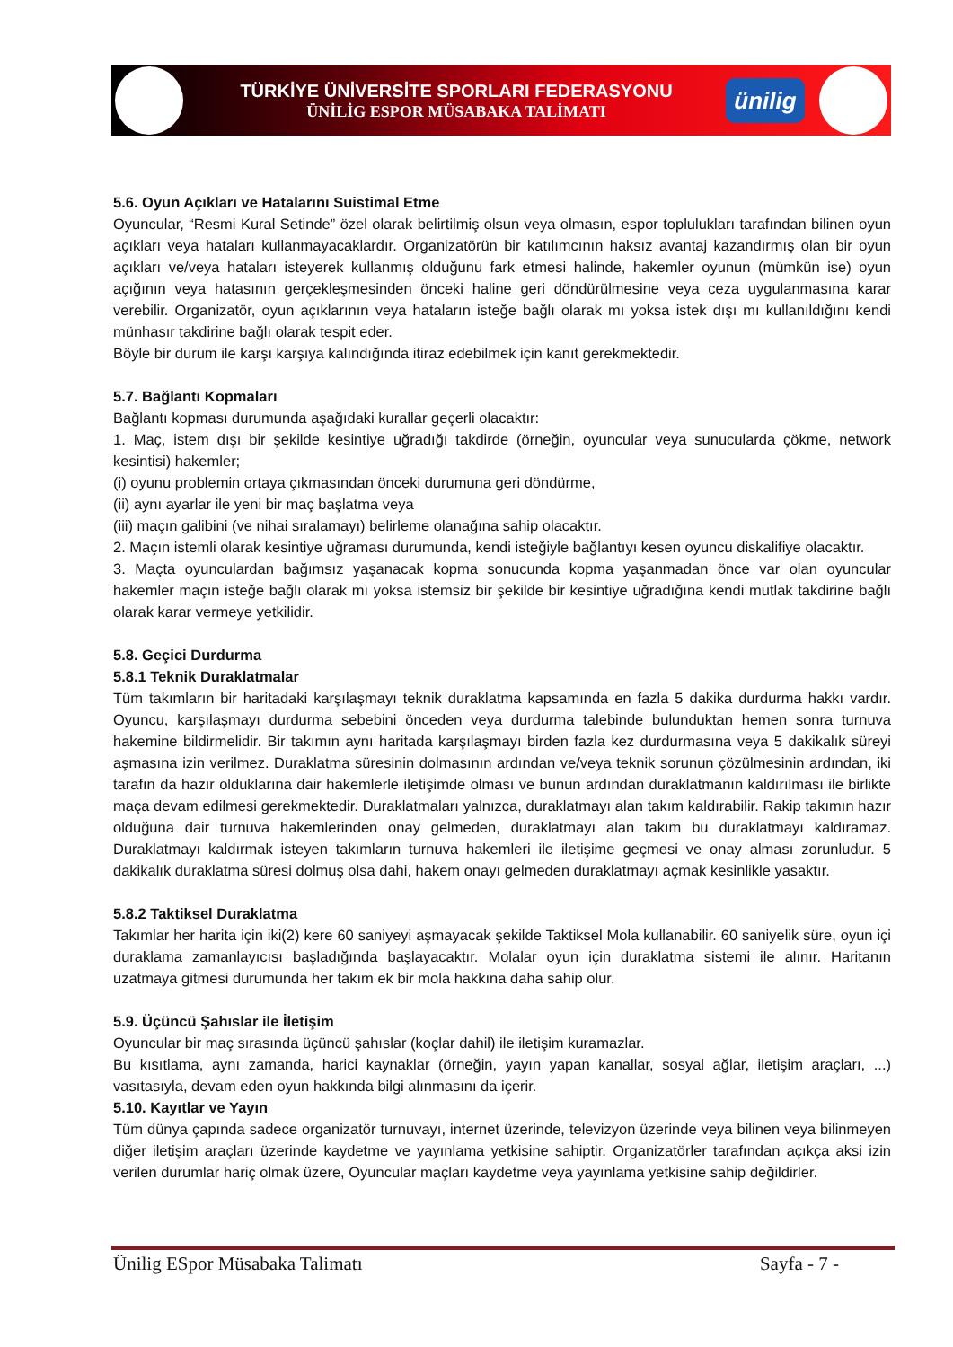TÜRKİYE ÜNİVERSİTE SPORLARI FEDERASYONU
ÜNİLİG ESPOR MÜSABAKA TALİMATI
ünilig
5.6. Oyun Açıkları ve Hatalarını Suistimal Etme
Oyuncular, “Resmi Kural Setinde” özel olarak belirtilmiş olsun veya olmasın, espor toplulukları tarafından bilinen oyun açıkları veya hataları kullanmayacaklardır. Organizatörün bir katılımcının haksız avantaj kazandırmış olan bir oyun açıkları ve/veya hataları isteyerek kullanmış olduğunu fark etmesi halinde, hakemler oyunun (mümkün ise) oyun açığının veya hatasının gerçekleşmesinden önceki haline geri döndürülmesine veya ceza uygulanmasına karar verebilir. Organizatör, oyun açıklarının veya hataların isteğe bağlı olarak mı yoksa istek dışı mı kullanıldığını kendi münhasır takdirine bağlı olarak tespit eder.
Böyle bir durum ile karşı karşıya kalındığında itiraz edebilmek için kanıt gerekmektedir.
5.7. Bağlantı Kopmaları
Bağlantı kopması durumunda aşağıdaki kurallar geçerli olacaktır:
1. Maç, istem dışı bir şekilde kesintiye uğradığı takdirde (örneğin, oyuncular veya sunucularda çökme, network kesintisi) hakemler;
(i) oyunu problemin ortaya çıkmasından önceki durumuna geri döndürme,
(ii) aynı ayarlar ile yeni bir maç başlatma veya
(iii) maçın galibini (ve nihai sıralamayı) belirleme olanağına sahip olacaktır.
2. Maçın istemli olarak kesintiye uğraması durumunda, kendi isteğiyle bağlantıyı kesen oyuncu diskalifiye olacaktır.
3. Maçta oyunculardan bağımsız yaşanacak kopma sonucunda kopma yaşanmadan önce var olan oyuncular hakemler maçın isteğe bağlı olarak mı yoksa istemsiz bir şekilde bir kesintiye uğradığına kendi mutlak takdirine bağlı olarak karar vermeye yetkilidir.
5.8. Geçici Durdurma
5.8.1 Teknik Duraklatmalar
Tüm takımların bir haritadaki karşılaşmayı teknik duraklatma kapsamında en fazla 5 dakika durdurma hakkı vardır. Oyuncu, karşılaşmayı durdurma sebebini önceden veya durdurma talebinde bulunduktan hemen sonra turnuva hakemine bildirmelidir. Bir takımın aynı haritada karşılaşmayı birden fazla kez durdurmasına veya 5 dakikalık süreyi aşmasına izin verilmez. Duraklatma süresinin dolmasının ardından ve/veya teknik sorunun çözülmesinin ardından, iki tarafın da hazır olduklarına dair hakemlerle iletişimde olması ve bunun ardından duraklatmanın kaldırılması ile birlikte maça devam edilmesi gerekmektedir. Duraklatmaları yalnızca, duraklatmayı alan takım kaldırabilir. Rakip takımın hazır olduğuna dair turnuva hakemlerinden onay gelmeden, duraklatmayı alan takım bu duraklatmayı kaldıramaz. Duraklatmayı kaldırmak isteyen takımların turnuva hakemleri ile iletişime geçmesi ve onay alması zorunludur. 5 dakikalık duraklatma süresi dolmuş olsa dahi, hakem onayı gelmeden duraklatmayı açmak kesinlikle yasaktır.
5.8.2 Taktiksel Duraklatma
Takımlar her harita için iki(2) kere 60 saniyeyi aşmayacak şekilde Taktiksel Mola kullanabilir. 60 saniyelik süre, oyun içi duraklama zamanlayıcısı başladığında başlayacaktır. Molalar oyun için duraklatma sistemi ile alınır. Haritanın uzatmaya gitmesi durumunda her takım ek bir mola hakkına daha sahip olur.
5.9. Üçüncü Şahıslar ile İletişim
Oyuncular bir maç sırasında üçüncü şahıslar (koçlar dahil) ile iletişim kuramazlar.
Bu kısıtlama, aynı zamanda, harici kaynaklar (örneğin, yayın yapan kanallar, sosyal ağlar, iletişim araçları, ...) vasıtasıyla, devam eden oyun hakkında bilgi alınmasını da içerir.
5.10. Kayıtlar ve Yayın
Tüm dünya çapında sadece organizatör turnuvayı, internet üzerinde, televizyon üzerinde veya bilinen veya bilinmeyen diğer iletişim araçları üzerinde kaydetme ve yayınlama yetkisine sahiptir. Organizatörler tarafından açıkça aksi izin verilen durumlar hariç olmak üzere, Oyuncular maçları kaydetme veya yayınlama yetkisine sahip değildirler.
Ünilig ESpor Müsabaka Talimatı Sayfa - 7 -